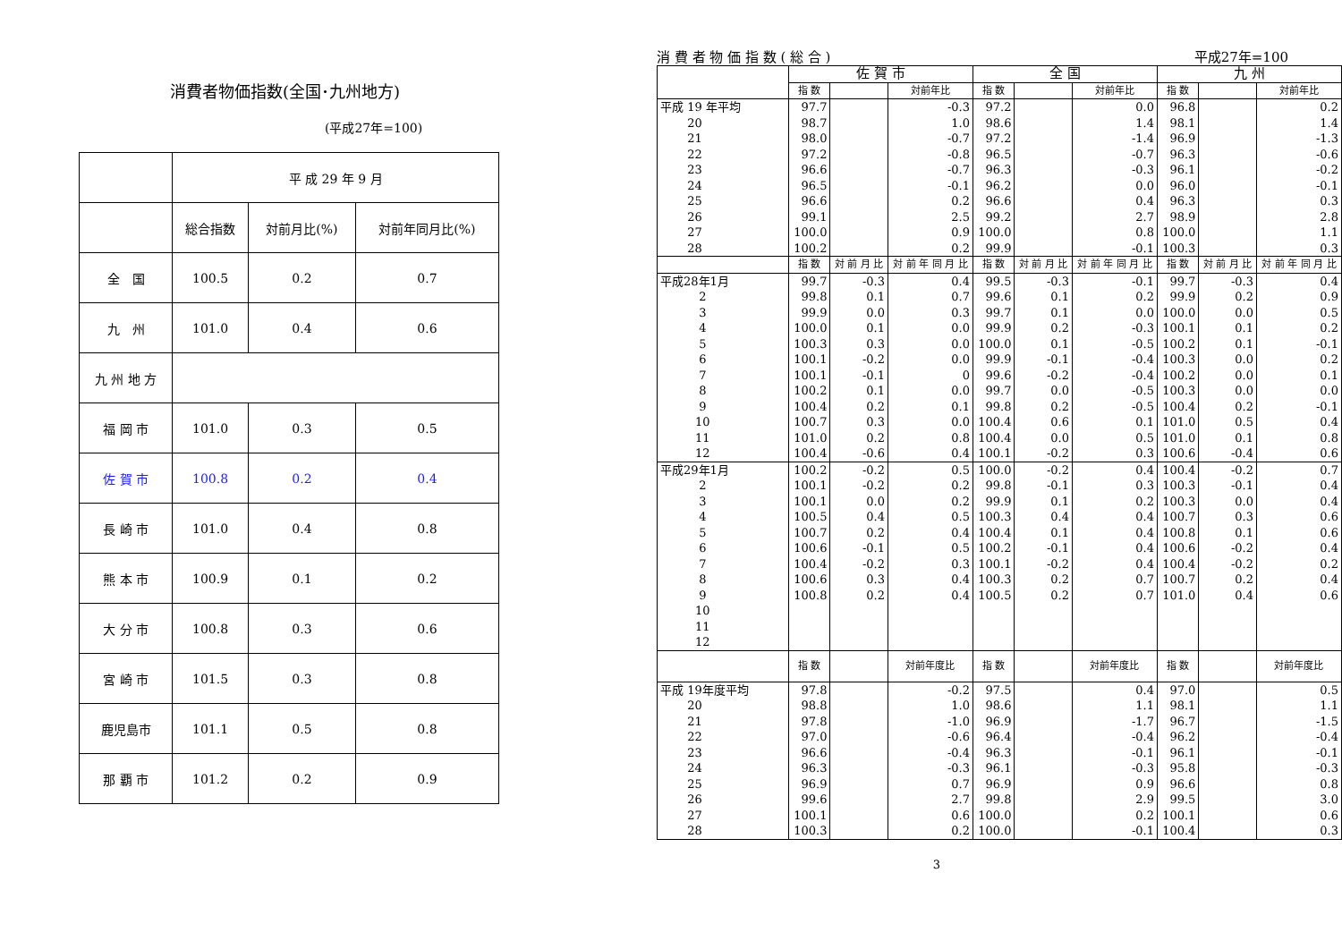消費者物価指数(全国･九州地方)
(平成27年=100)
| | 平 成 29 年 9 月 | | |
| | 総合指数 | 対前月比(%) | 対前年同月比(%) |
| 全 国 | 100.5 | 0.2 | 0.7 |
| 九 州 | 101.0 | 0.4 | 0.6 |
| 九 州 地 方 | | | |
| 福 岡 市 | 101.0 | 0.3 | 0.5 |
| 佐 賀 市 | 100.8 | 0.2 | 0.4 |
| 長 崎 市 | 101.0 | 0.4 | 0.8 |
| 熊 本 市 | 100.9 | 0.1 | 0.2 |
| 大 分 市 | 100.8 | 0.3 | 0.6 |
| 宮 崎 市 | 101.5 | 0.3 | 0.8 |
| 鹿児島市 | 101.1 | 0.5 | 0.8 |
| 那 覇 市 | 101.2 | 0.2 | 0.9 |
消 費 者 物 価 指 数 ( 総 合 ) 平成27年=100
| | 佐 賀 市 | | | 全 国 | | | 九 州 | | |
| --- | --- | --- | --- | --- | --- | --- | --- | --- | --- |
| | 指 数 | | 対前年比 | 指 数 | | 対前年比 | 指 数 | | 対前年比 |
| 平成 19 年平均 | 97.7 | | -0.3 | 97.2 | | 0.0 | 96.8 | | 0.2 |
| 20 | 98.7 | | 1.0 | 98.6 | | 1.4 | 98.1 | | 1.4 |
| 21 | 98.0 | | -0.7 | 97.2 | | -1.4 | 96.9 | | -1.3 |
| 22 | 97.2 | | -0.8 | 96.5 | | -0.7 | 96.3 | | -0.6 |
| 23 | 96.6 | | -0.7 | 96.3 | | -0.3 | 96.1 | | -0.2 |
| 24 | 96.5 | | -0.1 | 96.2 | | 0.0 | 96.0 | | -0.1 |
| 25 | 96.6 | | 0.2 | 96.6 | | 0.4 | 96.3 | | 0.3 |
| 26 | 99.1 | | 2.5 | 99.2 | | 2.7 | 98.9 | | 2.8 |
| 27 | 100.0 | | 0.9 | 100.0 | | 0.8 | 100.0 | | 1.1 |
| 28 | 100.2 | | 0.2 | 99.9 | | -0.1 | 100.3 | | 0.3 |
| | 指 数 | 対 前 月 比 | 対 前 年 同 月 比 | 指 数 | 対 前 月 比 | 対 前 年 同 月 比 | 指 数 | 対 前 月 比 | 対 前 年 同 月 比 |
| 平成28年1月 | 99.7 | -0.3 | 0.4 | 99.5 | -0.3 | -0.1 | 99.7 | -0.3 | 0.4 |
| 2 | 99.8 | 0.1 | 0.7 | 99.6 | 0.1 | 0.2 | 99.9 | 0.2 | 0.9 |
| 3 | 99.9 | 0.0 | 0.3 | 99.7 | 0.1 | 0.0 | 100.0 | 0.0 | 0.5 |
| 4 | 100.0 | 0.1 | 0.0 | 99.9 | 0.2 | -0.3 | 100.1 | 0.1 | 0.2 |
| 5 | 100.3 | 0.3 | 0.0 | 100.0 | 0.1 | -0.5 | 100.2 | 0.1 | -0.1 |
| 6 | 100.1 | -0.2 | 0.0 | 99.9 | -0.1 | -0.4 | 100.3 | 0.0 | 0.2 |
| 7 | 100.1 | -0.1 | 0 | 99.6 | -0.2 | -0.4 | 100.2 | 0.0 | 0.1 |
| 8 | 100.2 | 0.1 | 0.0 | 99.7 | 0.0 | -0.5 | 100.3 | 0.0 | 0.0 |
| 9 | 100.4 | 0.2 | 0.1 | 99.8 | 0.2 | -0.5 | 100.4 | 0.2 | -0.1 |
| 10 | 100.7 | 0.3 | 0.0 | 100.4 | 0.6 | 0.1 | 101.0 | 0.5 | 0.4 |
| 11 | 101.0 | 0.2 | 0.8 | 100.4 | 0.0 | 0.5 | 101.0 | 0.1 | 0.8 |
| 12 | 100.4 | -0.6 | 0.4 | 100.1 | -0.2 | 0.3 | 100.6 | -0.4 | 0.6 |
| 平成29年1月 | 100.2 | -0.2 | 0.5 | 100.0 | -0.2 | 0.4 | 100.4 | -0.2 | 0.7 |
| 2 | 100.1 | -0.2 | 0.2 | 99.8 | -0.1 | 0.3 | 100.3 | -0.1 | 0.4 |
| 3 | 100.1 | 0.0 | 0.2 | 99.9 | 0.1 | 0.2 | 100.3 | 0.0 | 0.4 |
| 4 | 100.5 | 0.4 | 0.5 | 100.3 | 0.4 | 0.4 | 100.7 | 0.3 | 0.6 |
| 5 | 100.7 | 0.2 | 0.4 | 100.4 | 0.1 | 0.4 | 100.8 | 0.1 | 0.6 |
| 6 | 100.6 | -0.1 | 0.5 | 100.2 | -0.1 | 0.4 | 100.6 | -0.2 | 0.4 |
| 7 | 100.4 | -0.2 | 0.3 | 100.1 | -0.2 | 0.4 | 100.4 | -0.2 | 0.2 |
| 8 | 100.6 | 0.3 | 0.4 | 100.3 | 0.2 | 0.7 | 100.7 | 0.2 | 0.4 |
| 9 | 100.8 | 0.2 | 0.4 | 100.5 | 0.2 | 0.7 | 101.0 | 0.4 | 0.6 |
| 10 | | | | | | | | | |
| 11 | | | | | | | | | |
| 12 | | | | | | | | | |
| | 指 数 | | 対前年度比 | 指 数 | | 対前年度比 | 指 数 | | 対前年度比 |
| 平成 19年度平均 | 97.8 | | -0.2 | 97.5 | | 0.4 | 97.0 | | 0.5 |
| 20 | 98.8 | | 1.0 | 98.6 | | 1.1 | 98.1 | | 1.1 |
| 21 | 97.8 | | -1.0 | 96.9 | | -1.7 | 96.7 | | -1.5 |
| 22 | 97.0 | | -0.6 | 96.4 | | -0.4 | 96.2 | | -0.4 |
| 23 | 96.6 | | -0.4 | 96.3 | | -0.1 | 96.1 | | -0.1 |
| 24 | 96.3 | | -0.3 | 96.1 | | -0.3 | 95.8 | | -0.3 |
| 25 | 96.9 | | 0.7 | 96.9 | | 0.9 | 96.6 | | 0.8 |
| 26 | 99.6 | | 2.7 | 99.8 | | 2.9 | 99.5 | | 3.0 |
| 27 | 100.1 | | 0.6 | 100.0 | | 0.2 | 100.1 | | 0.6 |
| 28 | 100.3 | | 0.2 | 100.0 | | -0.1 | 100.4 | | 0.3 |
3